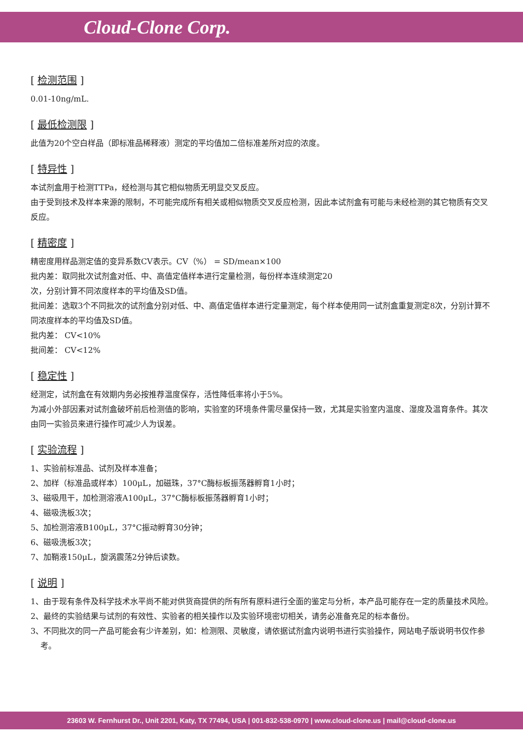Cloud-Clone Corp.
[ 检测范围 ]
0.01-10ng/mL.
[ 最低检测限 ]
此值为20个空白样品（即标准品稀释液）测定的平均值加二倍标准差所对应的浓度。
[ 特异性 ]
本试剂盒用于检测TTPa，经检测与其它相似物质无明显交叉反应。
由于受到技术及样本来源的限制，不可能完成所有相关或相似物质交叉反应检测，因此本试剂盒有可能与未经检测的其它物质有交叉反应。
[ 精密度 ]
精密度用样品测定值的变异系数CV表示。CV（%） = SD/mean×100
批内差：取同批次试剂盒对低、中、高值定值样本进行定量检测，每份样本连续测定20
次，分别计算不同浓度样本的平均值及SD值。
批间差：选取3个不同批次的试剂盒分别对低、中、高值定值样本进行定量测定，每个样本使用同一试剂盒重复测定8次，分别计算不同浓度样本的平均值及SD值。
批内差： CV<10%
批间差： CV<12%
[ 稳定性 ]
经测定，试剂盒在有效期内务必按推荐温度保存，活性降低率将小于5%。
为减小外部因素对试剂盒破坏前后检测值的影响，实验室的环境条件需尽量保持一致，尤其是实验室内温度、湿度及温育条件。其次由同一实验员来进行操作可减少人为误差。
[ 实验流程 ]
1、实验前标准品、试剂及样本准备；
2、加样（标准品或样本）100μL，加磁珠，37°C酶标板振荡器孵育1小时；
3、磁吸甩干，加检测溶液A100μL，37°C酶标板振荡器孵育1小时；
4、磁吸洗板3次；
5、加检测溶液B100μL，37°C振动孵育30分钟；
6、磁吸洗板3次；
7、加鞘液150μL，旋涡震荡2分钟后读数。
[ 说明 ]
1、由于现有条件及科学技术水平尚不能对供货商提供的所有所有原料进行全面的鉴定与分析，本产品可能存在一定的质量技术风险。
2、最终的实验结果与试剂的有效性、实验者的相关操作以及实验环境密切相关，请务必准备充足的标本备份。
3、不同批次的同一产品可能会有少许差别，如：检测限、灵敏度，请依据试剂盒内说明书进行实验操作，网站电子版说明书仅作参考。
23603 W. Fernhurst Dr., Unit 2201, Katy, TX 77494, USA | 001-832-538-0970 | www.cloud-clone.us | mail@cloud-clone.us